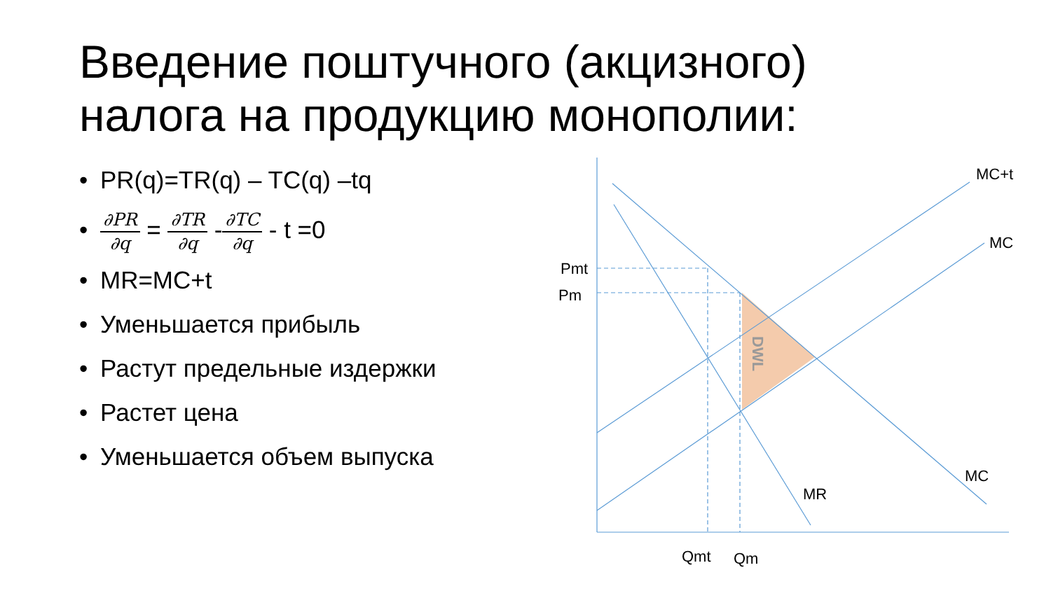Введение поштучного (акцизного)
налога на продукцию монополии:
• PR(q)=TR(q) – TC(q) –tq
•
∂PR
∂q
=
∂TR
∂q
-
∂TC
∂q
- t =0
• MR=MC+t
• Уменьшается прибыль
• Растут предельные издержки
• Растет цена
• Уменьшается объем выпуска
MC+t
MC
MC
MR
Pmt
Pm
Qmt
Qm
DWL